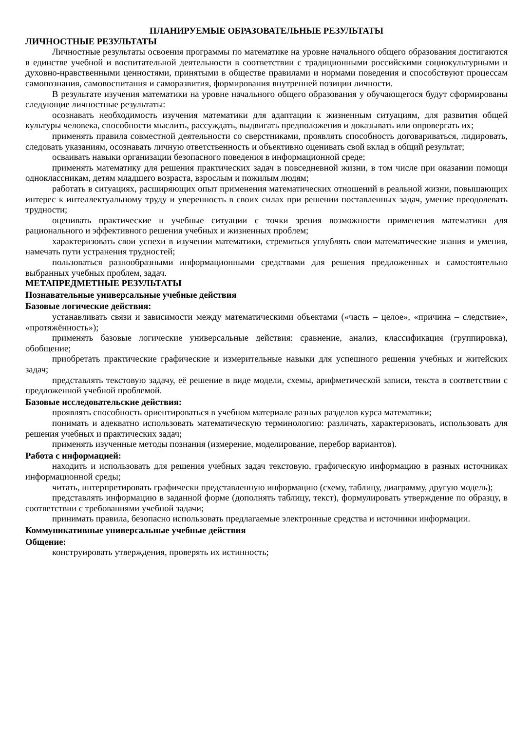ПЛАНИРУЕМЫЕ ОБРАЗОВАТЕЛЬНЫЕ РЕЗУЛЬТАТЫ
ЛИЧНОСТНЫЕ РЕЗУЛЬТАТЫ
Личностные результаты освоения программы по математике на уровне начального общего образования достигаются в единстве учебной и воспитательной деятельности в соответствии с традиционными российскими социокультурными и духовно-нравственными ценностями, принятыми в обществе правилами и нормами поведения и способствуют процессам самопознания, самовоспитания и саморазвития, формирования внутренней позиции личности.
В результате изучения математики на уровне начального общего образования у обучающегося будут сформированы следующие личностные результаты:
осознавать необходимость изучения математики для адаптации к жизненным ситуациям, для развития общей культуры человека, способности мыслить, рассуждать, выдвигать предположения и доказывать или опровергать их;
применять правила совместной деятельности со сверстниками, проявлять способность договариваться, лидировать, следовать указаниям, осознавать личную ответственность и объективно оценивать свой вклад в общий результат;
осваивать навыки организации безопасного поведения в информационной среде;
применять математику для решения практических задач в повседневной жизни, в том числе при оказании помощи одноклассникам, детям младшего возраста, взрослым и пожилым людям;
работать в ситуациях, расширяющих опыт применения математических отношений в реальной жизни, повышающих интерес к интеллектуальному труду и уверенность в своих силах при решении поставленных задач, умение преодолевать трудности;
оценивать практические и учебные ситуации с точки зрения возможности применения математики для рационального и эффективного решения учебных и жизненных проблем;
характеризовать свои успехи в изучении математики, стремиться углублять свои математические знания и умения, намечать пути устранения трудностей;
пользоваться разнообразными информационными средствами для решения предложенных и самостоятельно выбранных учебных проблем, задач.
МЕТАПРЕДМЕТНЫЕ РЕЗУЛЬТАТЫ
Познавательные универсальные учебные действия
Базовые логические действия:
устанавливать связи и зависимости между математическими объектами («часть – целое», «причина – следствие», «протяжённость»);
применять базовые логические универсальные действия: сравнение, анализ, классификация (группировка), обобщение;
приобретать практические графические и измерительные навыки для успешного решения учебных и житейских задач;
представлять текстовую задачу, её решение в виде модели, схемы, арифметической записи, текста в соответствии с предложенной учебной проблемой.
Базовые исследовательские действия:
проявлять способность ориентироваться в учебном материале разных разделов курса математики;
понимать и адекватно использовать математическую терминологию: различать, характеризовать, использовать для решения учебных и практических задач;
применять изученные методы познания (измерение, моделирование, перебор вариантов).
Работа с информацией:
находить и использовать для решения учебных задач текстовую, графическую информацию в разных источниках информационной среды;
читать, интерпретировать графически представленную информацию (схему, таблицу, диаграмму, другую модель);
представлять информацию в заданной форме (дополнять таблицу, текст), формулировать утверждение по образцу, в соответствии с требованиями учебной задачи;
принимать правила, безопасно использовать предлагаемые электронные средства и источники информации.
Коммуникативные универсальные учебные действия
Общение:
конструировать утверждения, проверять их истинность;